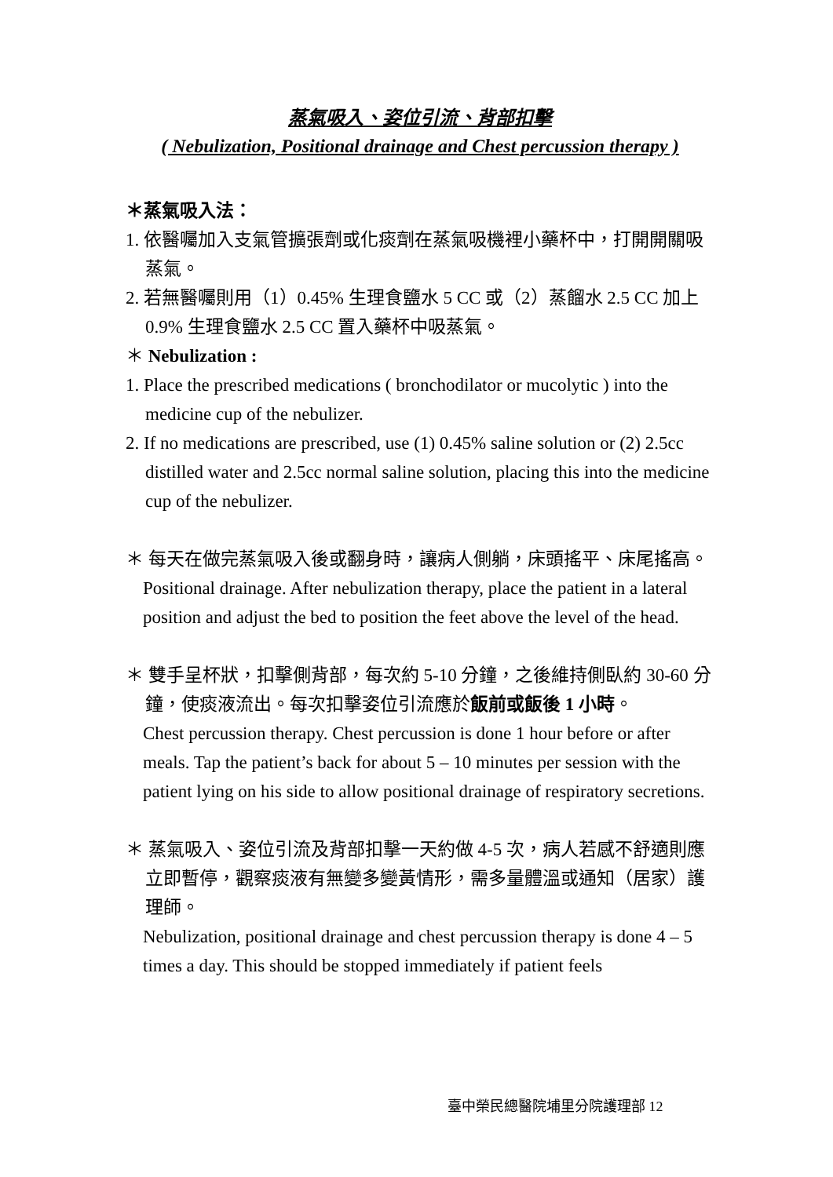蒸氣吸入、姿位引流、背部扣擊
( Nebulization, Positional drainage and Chest percussion therapy )
＊蒸氣吸入法：
1. 依醫囑加入支氣管擴張劑或化痰劑在蒸氣吸機裡小藥杯中，打開開關吸蒸氣。
2. 若無醫囑則用（1）0.45% 生理食鹽水 5 CC 或（2）蒸餾水 2.5 CC 加上 0.9% 生理食鹽水 2.5 CC 置入藥杯中吸蒸氣。
＊ Nebulization :
1. Place the prescribed medications ( bronchodilator or mucolytic ) into the medicine cup of the nebulizer.
2. If no medications are prescribed, use (1) 0.45% saline solution or (2) 2.5cc distilled water and 2.5cc normal saline solution, placing this into the medicine cup of the nebulizer.
＊ 每天在做完蒸氣吸入後或翻身時，讓病人側躺，床頭搖平、床尾搖高。
Positional drainage. After nebulization therapy, place the patient in a lateral position and adjust the bed to position the feet above the level of the head.
＊ 雙手呈杯狀，扣擊側背部，每次約 5-10 分鐘，之後維持側臥約 30-60 分鐘，使痰液流出。每次扣擊姿位引流應於飯前或飯後 1 小時。
Chest percussion therapy. Chest percussion is done 1 hour before or after meals. Tap the patient’s back for about 5 – 10 minutes per session with the patient lying on his side to allow positional drainage of respiratory secretions.
＊ 蒸氣吸入、姿位引流及背部扣擊一天約做 4-5 次，病人若感不舒適則應立即暫停，觀察痰液有無變多變黃情形，需多量體溫或通知（居家）護理師。
Nebulization, positional drainage and chest percussion therapy is done 4 – 5 times a day. This should be stopped immediately if patient feels
臺中榮民總醫院埔里分院護理部 12